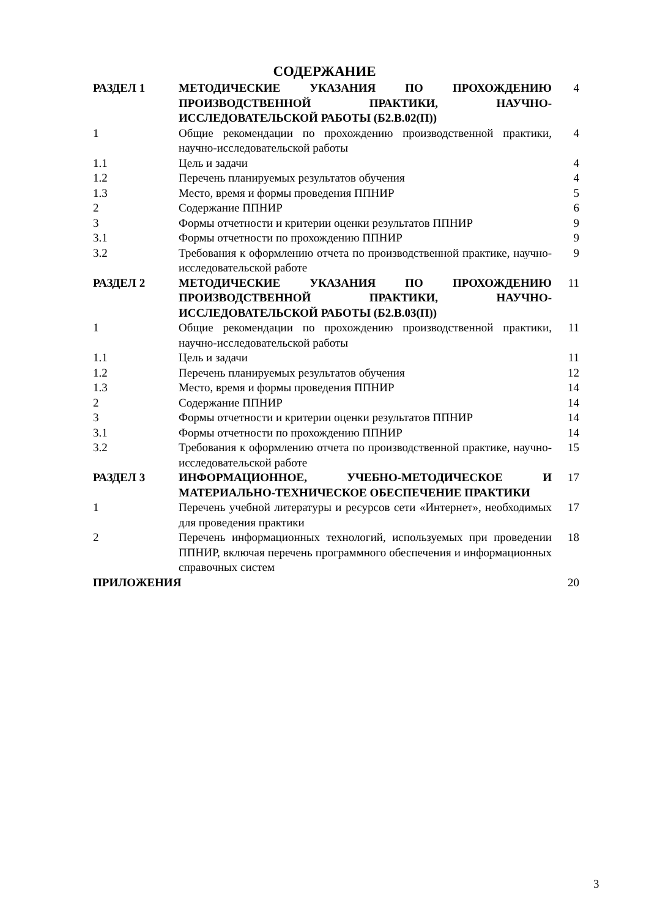СОДЕРЖАНИЕ
| РАЗДЕЛ 1 | МЕТОДИЧЕСКИЕ УКАЗАНИЯ ПО ПРОХОЖДЕНИЮ ПРОИЗВОДСТВЕННОЙ ПРАКТИКИ, НАУЧНО-ИССЛЕДОВАТЕЛЬСКОЙ РАБОТЫ (Б2.В.02(П)) | 4 |
| 1 | Общие рекомендации по прохождению производственной практики, научно-исследовательской работы | 4 |
| 1.1 | Цель и задачи | 4 |
| 1.2 | Перечень планируемых результатов обучения | 4 |
| 1.3 | Место, время и формы проведения ППНИР | 5 |
| 2 | Содержание ППНИР | 6 |
| 3 | Формы отчетности и критерии оценки результатов ППНИР | 9 |
| 3.1 | Формы отчетности по прохождению ППНИР | 9 |
| 3.2 | Требования к оформлению отчета по производственной практике, научно-исследовательской работе | 9 |
| РАЗДЕЛ 2 | МЕТОДИЧЕСКИЕ УКАЗАНИЯ ПО ПРОХОЖДЕНИЮ ПРОИЗВОДСТВЕННОЙ ПРАКТИКИ, НАУЧНО-ИССЛЕДОВАТЕЛЬСКОЙ РАБОТЫ (Б2.В.03(П)) | 11 |
| 1 | Общие рекомендации по прохождению производственной практики, научно-исследовательской работы | 11 |
| 1.1 | Цель и задачи | 11 |
| 1.2 | Перечень планируемых результатов обучения | 12 |
| 1.3 | Место, время и формы проведения ППНИР | 14 |
| 2 | Содержание ППНИР | 14 |
| 3 | Формы отчетности и критерии оценки результатов ППНИР | 14 |
| 3.1 | Формы отчетности по прохождению ППНИР | 14 |
| 3.2 | Требования к оформлению отчета по производственной практике, научно-исследовательской работе | 15 |
| РАЗДЕЛ 3 | ИНФОРМАЦИОННОЕ, УЧЕБНО-МЕТОДИЧЕСКОЕ И МАТЕРИАЛЬНО-ТЕХНИЧЕСКОЕ ОБЕСПЕЧЕНИЕ ПРАКТИКИ | 17 |
| 1 | Перечень учебной литературы и ресурсов сети «Интернет», необходимых для проведения практики | 17 |
| 2 | Перечень информационных технологий, используемых при проведении ППНИР, включая перечень программного обеспечения и информационных справочных систем | 18 |
| ПРИЛОЖЕНИЯ | | 20 |
3